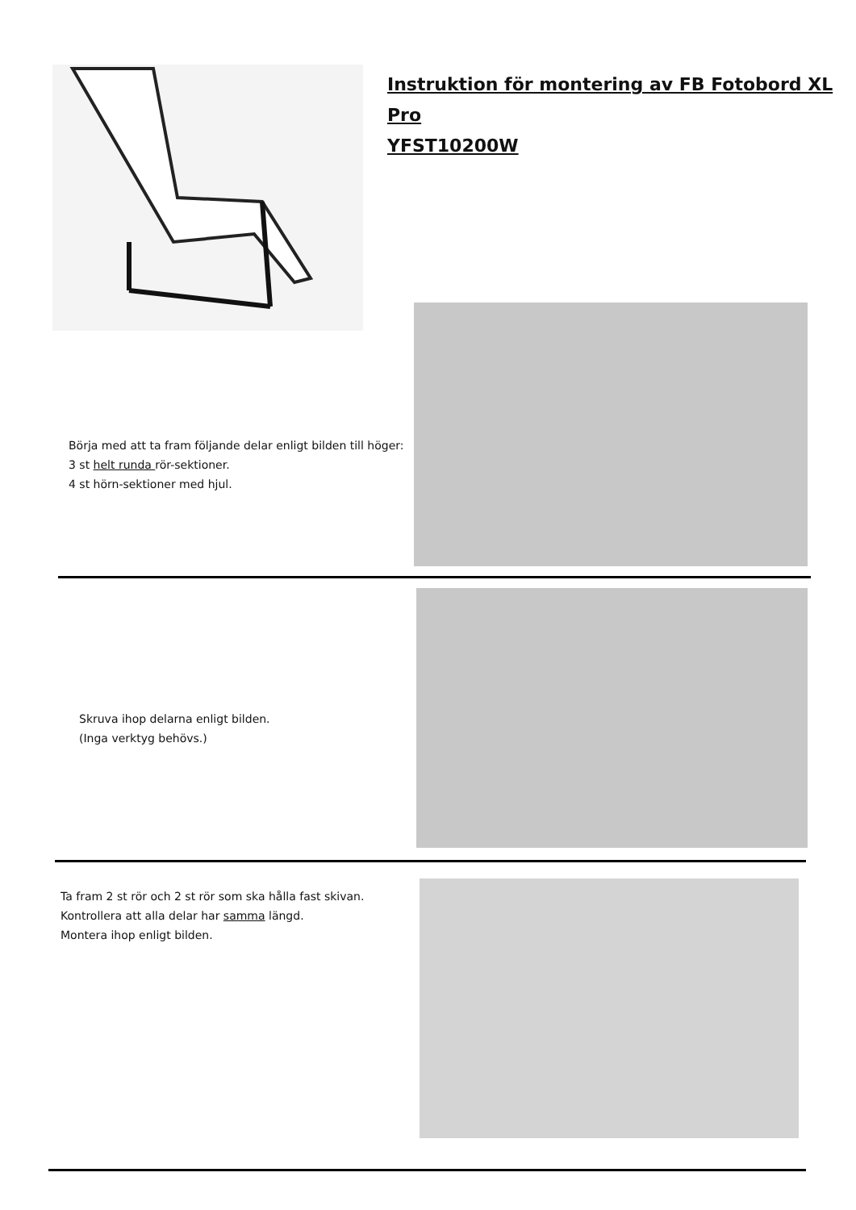Instruktion för montering av FB Fotobord XL Pro
YFST10200W
Börja med att ta fram följande delar enligt bilden till höger:
3 st helt runda rör-sektioner.
4 st hörn-sektioner med hjul.
Skruva ihop delarna enligt bilden.
(Inga verktyg behövs.)
Ta fram 2 st rör och 2 st rör som ska hålla fast skivan.
Kontrollera att alla delar har samma längd.
Montera ihop enligt bilden.